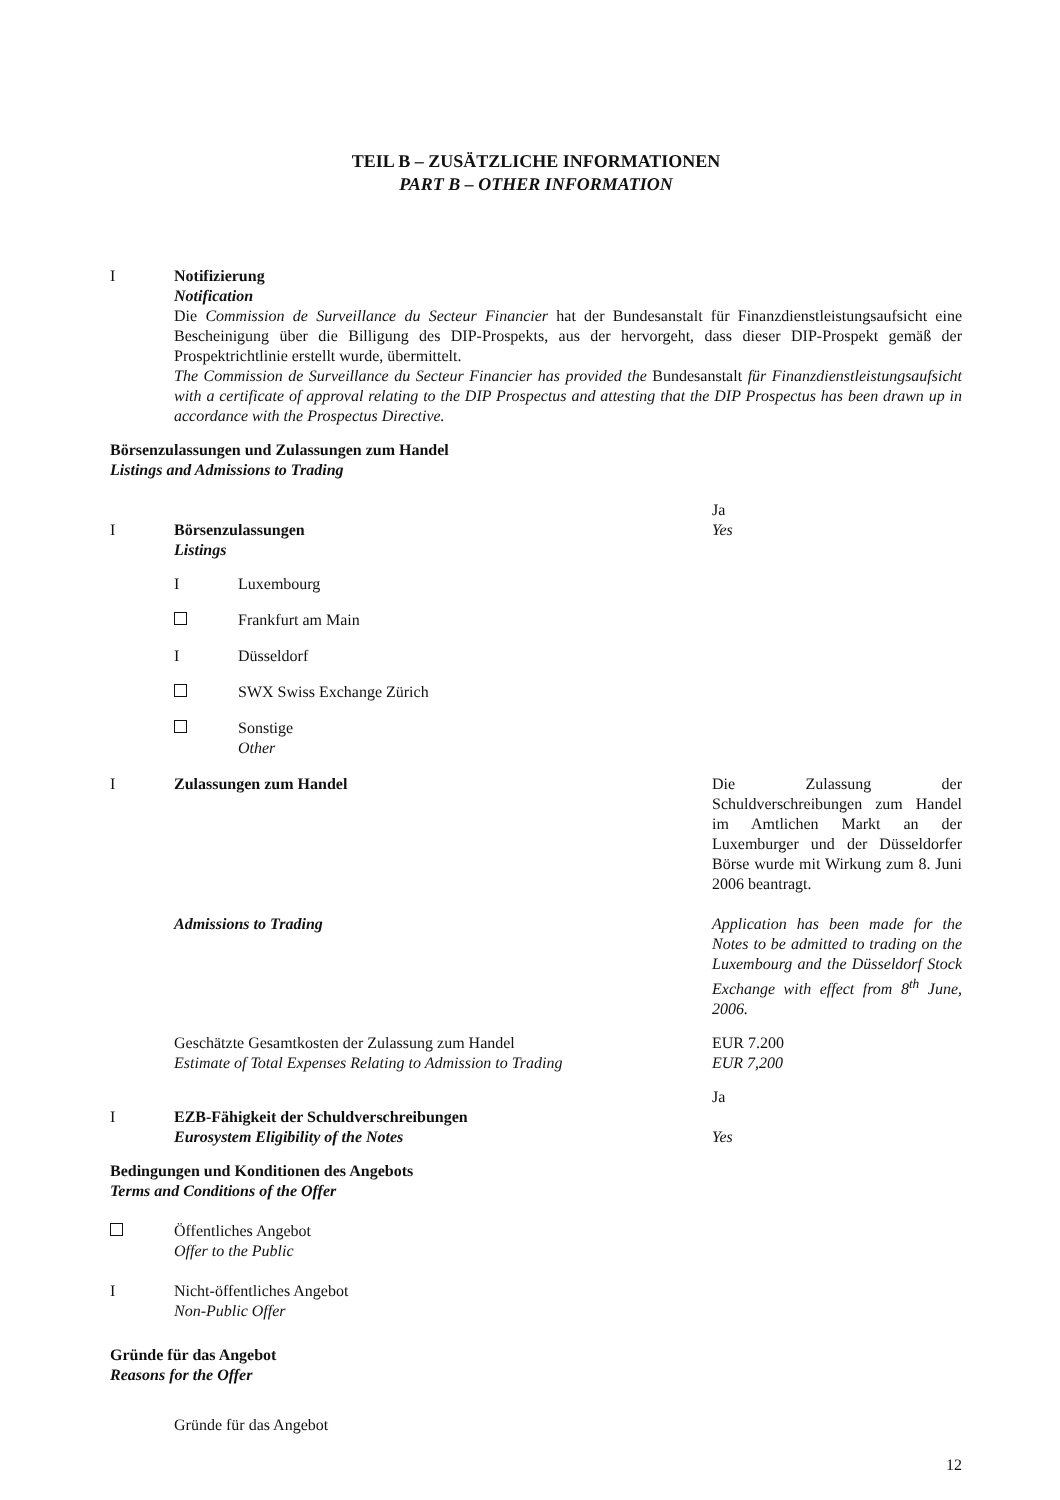TEIL B – ZUSÄTZLICHE INFORMATIONEN
PART B – OTHER INFORMATION
I Notifizierung
Notification
Die Commission de Surveillance du Secteur Financier hat der Bundesanstalt für Finanzdienstleistungsaufsicht eine Bescheinigung über die Billigung des DIP-Prospekts, aus der hervorgeht, dass dieser DIP-Prospekt gemäß der Prospektrichtlinie erstellt wurde, übermittelt.
The Commission de Surveillance du Secteur Financier has provided the Bundesanstalt für Finanzdienstleistungsaufsicht with a certificate of approval relating to the DIP Prospectus and attesting that the DIP Prospectus has been drawn up in accordance with the Prospectus Directive.
Börsenzulassungen und Zulassungen zum Handel
Listings and Admissions to Trading
I
Börsenzulassungen
Listings
Ja
Yes
I Luxembourg
Frankfurt am Main
I Düsseldorf
SWX Swiss Exchange Zürich
Sonstige
Other
I Zulassungen zum Handel Die Zulassung der Schuldverschreibungen zum Handel im Amtlichen Markt an der Luxemburger und der Düsseldorfer Börse wurde mit Wirkung zum 8. Juni 2006 beantragt.
Admissions to Trading Application has been made for the Notes to be admitted to trading on the Luxembourg and the Düsseldorf Stock Exchange with effect from 8<sup>th</sup> June, 2006.
Geschätzte Gesamtkosten der Zulassung zum Handel
Estimate of Total Expenses Relating to Admission to Trading
EUR 7.200
EUR 7,200
I
EZB-Fähigkeit der Schuldverschreibungen
Eurosystem Eligibility of the Notes
Ja
Yes
Bedingungen und Konditionen des Angebots
Terms and Conditions of the Offer
Öffentliches Angebot
Offer to the Public
I Nicht-öffentliches Angebot
Non-Public Offer
Gründe für das Angebot
Reasons for the Offer
Gründe für das Angebot
12